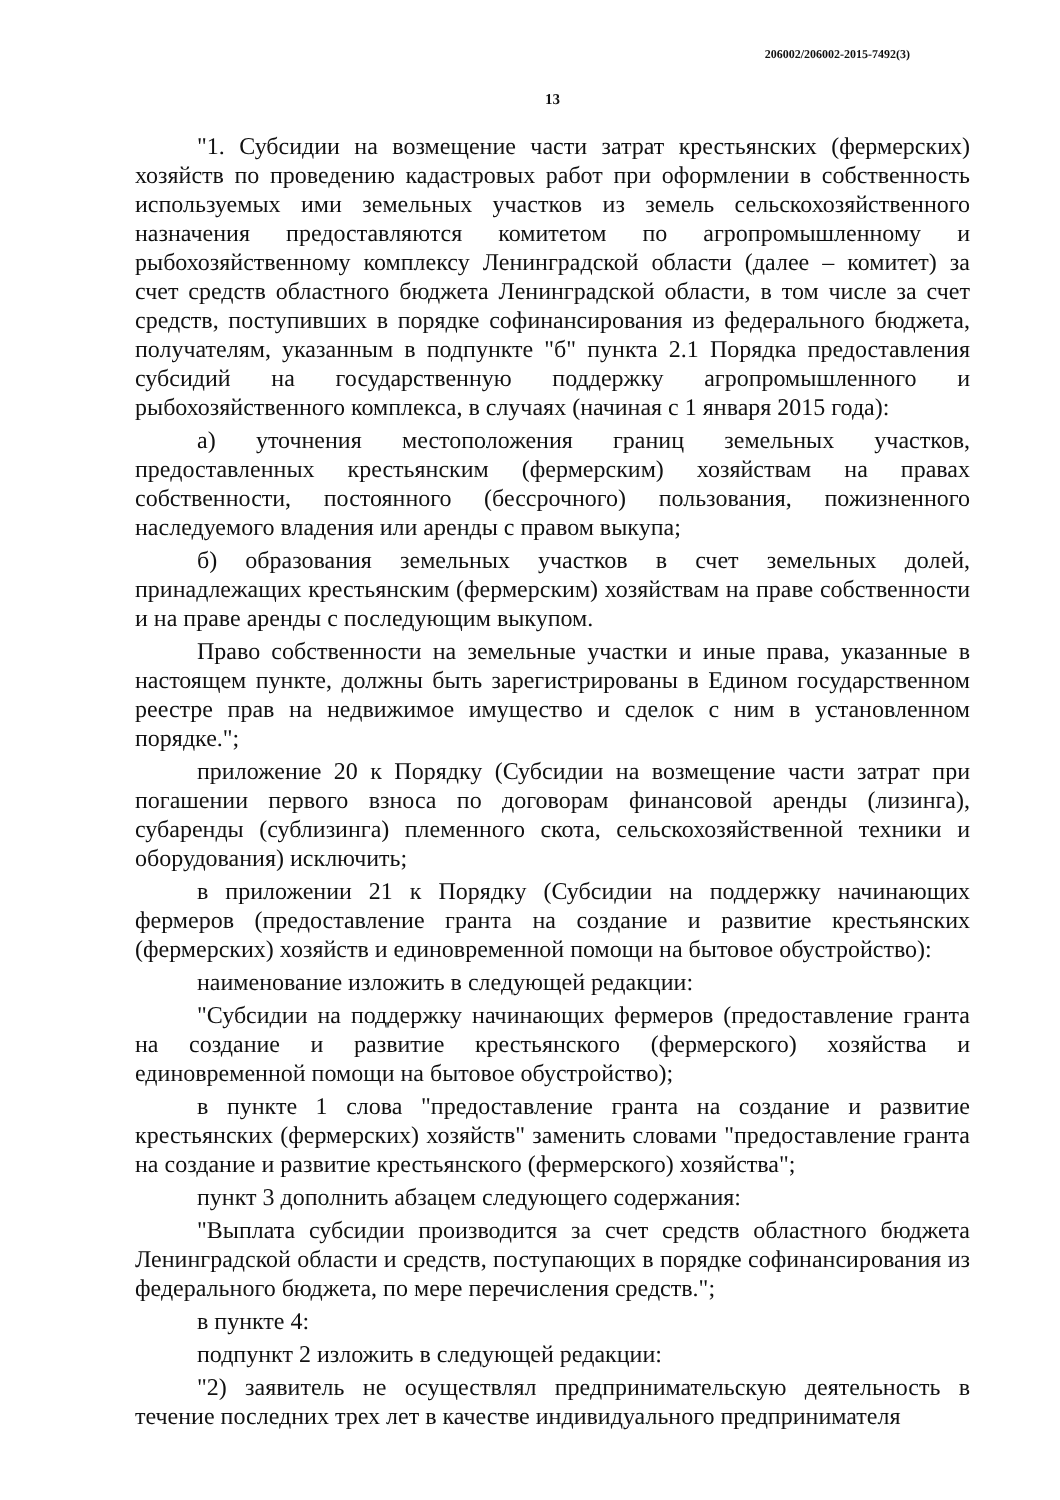206002/206002-2015-7492(3)
13
"1. Субсидии на возмещение части затрат крестьянских (фермерских) хозяйств по проведению кадастровых работ при оформлении в собственность используемых ими земельных участков из земель сельскохозяйственного назначения предоставляются комитетом по агропромышленному и рыбохозяйственному комплексу Ленинградской области (далее – комитет) за счет средств областного бюджета Ленинградской области, в том числе за счет средств, поступивших в порядке софинансирования из федерального бюджета, получателям, указанным в подпункте "б" пункта 2.1 Порядка предоставления субсидий на государственную поддержку агропромышленного и рыбохозяйственного комплекса, в случаях (начиная с 1 января 2015 года):
а) уточнения местоположения границ земельных участков, предоставленных крестьянским (фермерским) хозяйствам на правах собственности, постоянного (бессрочного) пользования, пожизненного наследуемого владения или аренды с правом выкупа;
б) образования земельных участков в счет земельных долей, принадлежащих крестьянским (фермерским) хозяйствам на праве собственности и на праве аренды с последующим выкупом.
Право собственности на земельные участки и иные права, указанные в настоящем пункте, должны быть зарегистрированы в Едином государственном реестре прав на недвижимое имущество и сделок с ним в установленном порядке.";
приложение 20 к Порядку (Субсидии на возмещение части затрат при погашении первого взноса по договорам финансовой аренды (лизинга), субаренды (сублизинга) племенного скота, сельскохозяйственной техники и оборудования) исключить;
в приложении 21 к Порядку (Субсидии на поддержку начинающих фермеров (предоставление гранта на создание и развитие крестьянских (фермерских) хозяйств и единовременной помощи на бытовое обустройство):
наименование изложить в следующей редакции:
"Субсидии на поддержку начинающих фермеров (предоставление гранта на создание и развитие крестьянского (фермерского) хозяйства и единовременной помощи на бытовое обустройство);
в пункте 1 слова "предоставление гранта на создание и развитие крестьянских (фермерских) хозяйств" заменить словами "предоставление гранта на создание и развитие крестьянского (фермерского) хозяйства";
пункт 3 дополнить абзацем следующего содержания:
"Выплата субсидии производится за счет средств областного бюджета Ленинградской области и средств, поступающих в порядке софинансирования из федерального бюджета, по мере перечисления средств.";
в пункте 4:
подпункт 2 изложить в следующей редакции:
"2) заявитель не осуществлял предпринимательскую деятельность в течение последних трех лет в качестве индивидуального предпринимателя